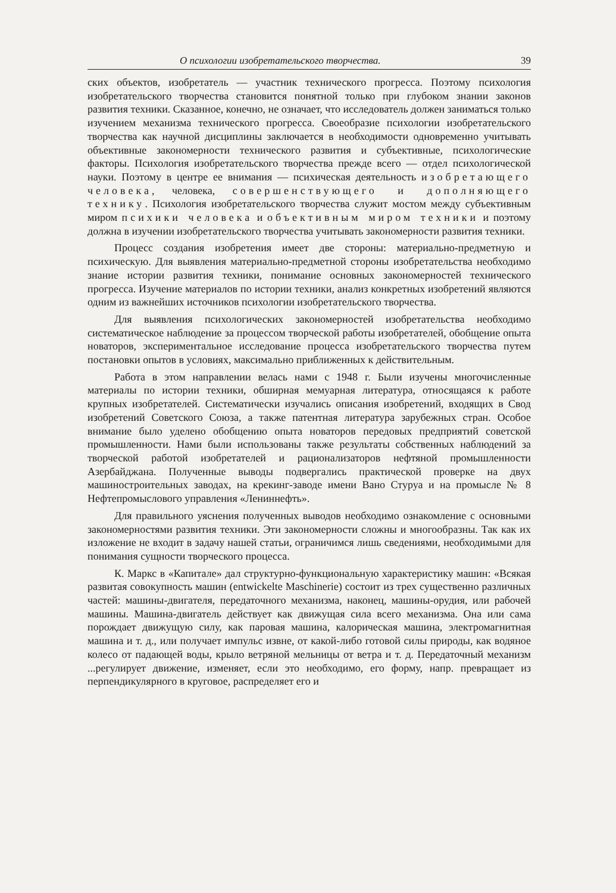О психологии изобретательского творчества. 39
ских объектов, изобретатель — участник технического прогресса. Поэтому психология изобретательского творчества становится понятной только при глубоком знании законов развития техники. Сказанное, конечно, не означает, что исследователь должен заниматься только изучением механизма технического прогресса. Своеобразие психологии изобретательского творчества как научной дисциплины заключается в необходимости одновременно учитывать объективные закономерности технического развития и субъективные, психологические факторы. Психология изобретательского творчества прежде всего — отдел психологической науки. Поэтому в центре ее внимания — психическая деятельность изобретающего человека, человека, совершенствующего и дополняющего технику. Психология изобретательского творчества служит мостом между субъективным миром психики человека и объективным миром техники и поэтому должна в изучении изобретательского творчества учитывать закономерности развития техники.
Процесс создания изобретения имеет две стороны: материально-предметную и психическую. Для выявления материально-предметной стороны изобретательства необходимо знание истории развития техники, понимание основных закономерностей технического прогресса. Изучение материалов по истории техники, анализ конкретных изобретений являются одним из важнейших источников психологии изобретательского творчества.
Для выявления психологических закономерностей изобретательства необходимо систематическое наблюдение за процессом творческой работы изобретателей, обобщение опыта новаторов, экспериментальное исследование процесса изобретательского творчества путем постановки опытов в условиях, максимально приближенных к действительным.
Работа в этом направлении велась нами с 1948 г. Были изучены многочисленные материалы по истории техники, обширная мемуарная литература, относящаяся к работе крупных изобретателей. Систематически изучались описания изобретений, входящих в Свод изобретений Советского Союза, а также патентная литература зарубежных стран. Особое внимание было уделено обобщению опыта новаторов передовых предприятий советской промышленности. Нами были использованы также результаты собственных наблюдений за творческой работой изобретателей и рационализаторов нефтяной промышленности Азербайджана. Полученные выводы подвергались практической проверке на двух машиностроительных заводах, на крекинг-заводе имени Вано Стуруа и на промысле № 8 Нефтепромыслового управления «Лениннефть».
Для правильного уяснения полученных выводов необходимо ознакомление с основными закономерностями развития техники. Эти закономерности сложны и многообразны. Так как их изложение не входит в задачу нашей статьи, ограничимся лишь сведениями, необходимыми для понимания сущности творческого процесса.
К. Маркс в «Капитале» дал структурно-функциональную характеристику машин: «Всякая развитая совокупность машин (entwickelte Maschinerie) состоит из трех существенно различных частей: машины-двигателя, передаточного механизма, наконец, машины-орудия, или рабочей машины. Машина-двигатель действует как движущая сила всего механизма. Она или сама порождает движущую силу, как паровая машина, калорическая машина, электромагнитная машина и т. д., или получает импульс извне, от какой-либо готовой силы природы, как водяное колесо от падающей воды, крыло ветряной мельницы от ветра и т. д. Передаточный механизм ...регулирует движение, изменяет, если это необходимо, его форму, напр. превращает из перпендикулярного в круговое, распределяет его и